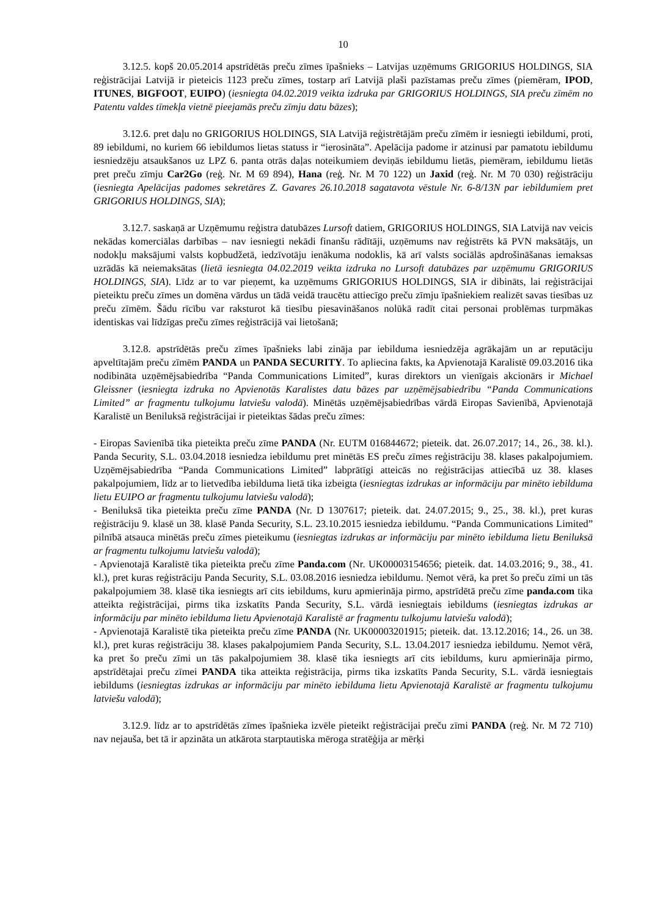10
3.12.5. kopš 20.05.2014 apstrīdētās preču zīmes īpašnieks – Latvijas uzņēmums GRIGORIUS HOLDINGS, SIA reģistrācijai Latvijā ir pieteicis 1123 preču zīmes, tostarp arī Latvijā plaši pazīstamas preču zīmes (piemēram, IPOD, ITUNES, BIGFOOT, EUIPO) (iesniegta 04.02.2019 veikta izdruka par GRIGORIUS HOLDINGS, SIA preču zīmēm no Patentu valdes tīmekļa vietnē pieejamās preču zīmju datu bāzes);
3.12.6. pret daļu no GRIGORIUS HOLDINGS, SIA Latvijā reģistrētājām preču zīmēm ir iesniegti iebildumi, proti, 89 iebildumi, no kuriem 66 iebildumos lietas statuss ir “ierosināta”. Apelācija padome ir atzinusi par pamatotu iebildumu iesniedzēju atsaukšanos uz LPZ 6. panta otrās daļas noteikumiem deviņās iebildumu lietās, piemēram, iebildumu lietās pret preču zīmju Car2Go (reģ. Nr. M 69 894), Hana (reģ. Nr. M 70 122) un Jaxid (reģ. Nr. M 70 030) reģistrāciju (iesniegta Apelācijas padomes sekretāres Z. Gavares 26.10.2018 sagatavota vēstule Nr. 6-8/13N par iebildumiem pret GRIGORIUS HOLDINGS, SIA);
3.12.7. saskaņā ar Uzņēmumu reģistra datubāzes Lursoft datiem, GRIGORIUS HOLDINGS, SIA Latvijā nav veicis nekādas komerciālas darbības – nav iesniegti nekādi finanšu rādītāji, uzņēmums nav reģistrēts kā PVN maksātājs, un nodokļu maksājumi valsts kopbudžetā, iedzīvotāju ienākuma nodoklis, kā arī valsts sociālās apdrošināšanas iemaksas uzrādās kā neiemaksātas (lietā iesniegta 04.02.2019 veikta izdruka no Lursoft datubāzes par uzņēmumu GRIGORIUS HOLDINGS, SIA). Līdz ar to var pieņemt, ka uzņēmums GRIGORIUS HOLDINGS, SIA ir dibināts, lai reģistrācijai pieteiktu preču zīmes un domēna vārdus un tādā veidā traucētu attiecīgo preču zīmju īpašniekiem realizēt savas tiesības uz preču zīmēm. Šādu rīcību var raksturot kā tiesību piesavināšanos nolūkā radīt citai personai problēmas turpmākas identiskas vai līdzīgas preču zīmes reģistrācijā vai lietošanā;
3.12.8. apstrīdētās preču zīmes īpašnieks labi zināja par iebilduma iesniedzēja agrākajām un ar reputāciju apveltītajām preču zīmēm PANDA un PANDA SECURITY. To apliecina fakts, ka Apvienotajā Karalistē 09.03.2016 tika nodibināta uzņēmējsabiedrība “Panda Communications Limited”, kuras direktors un vienīgais akcionārs ir Michael Gleissner (iesniegta izdruka no Apvienotās Karalistes datu bāzes par uzņēmējsabiedrību “Panda Communications Limited” ar fragmentu tulkojumu latviešu valodā). Minētās uzņēmējsabiedrības vārdā Eiropas Savienībā, Apvienotajā Karalistē un Beniluksā reģistrācijai ir pieteiktas šādas preču zīmes:
- Eiropas Savienībā tika pieteikta preču zīme PANDA (Nr. EUTM 016844672; pieteik. dat. 26.07.2017; 14., 26., 38. kl.). Panda Security, S.L. 03.04.2018 iesniedza iebildumu pret minētās ES preču zīmes reģistrāciju 38. klases pakalpojumiem. Uzņēmējsabiedrība “Panda Communications Limited” labprātīgi atteicās no reģistrācijas attiecībā uz 38. klases pakalpojumiem, līdz ar to lietvedība iebilduma lietā tika izbeigta (iesniegtas izdrukas ar informāciju par minēto iebilduma lietu EUIPO ar fragmentu tulkojumu latviešu valodā);
- Beniluksā tika pieteikta preču zīme PANDA (Nr. D 1307617; pieteik. dat. 24.07.2015; 9., 25., 38. kl.), pret kuras reģistrāciju 9. klasē un 38. klasē Panda Security, S.L. 23.10.2015 iesniedza iebildumu. “Panda Communications Limited” pilnībā atsauca minētās preču zīmes pieteikumu (iesniegtas izdrukas ar informāciju par minēto iebilduma lietu Beniluksā ar fragmentu tulkojumu latviešu valodā);
- Apvienotajā Karalistē tika pieteikta preču zīme Panda.com (Nr. UK00003154656; pieteik. dat. 14.03.2016; 9., 38., 41. kl.), pret kuras reģistrāciju Panda Security, S.L. 03.08.2016 iesniedza iebildumu. Ņemot vērā, ka pret šo preču zīmi un tās pakalpojumiem 38. klasē tika iesniegts arī cits iebildums, kuru apmierināja pirmo, apstrīdētā preču zīme panda.com tika atteikta reģistrācijai, pirms tika izskatīts Panda Security, S.L. vārdā iesniegtais iebildums (iesniegtas izdrukas ar informāciju par minēto iebilduma lietu Apvienotajā Karalistē ar fragmentu tulkojumu latviešu valodā);
- Apvienotajā Karalistē tika pieteikta preču zīme PANDA (Nr. UK00003201915; pieteik. dat. 13.12.2016; 14., 26. un 38. kl.), pret kuras reģistrāciju 38. klases pakalpojumiem Panda Security, S.L. 13.04.2017 iesniedza iebildumu. Ņemot vērā, ka pret šo preču zīmi un tās pakalpojumiem 38. klasē tika iesniegts arī cits iebildums, kuru apmierināja pirmo, apstrīdētajai preču zīmei PANDA tika atteikta reģistrācija, pirms tika izskatīts Panda Security, S.L. vārdā iesniegtais iebildums (iesniegtas izdrukas ar informāciju par minēto iebilduma lietu Apvienotajā Karalistē ar fragmentu tulkojumu latviešu valodā);
3.12.9. līdz ar to apstrīdētās zīmes īpašnieka izvēle pieteikt reģistrācijai preču zīmi PANDA (reģ. Nr. M 72 710) nav nejauša, bet tā ir apzināta un atkārota starptautiska mēroga stratēģija ar mērķi